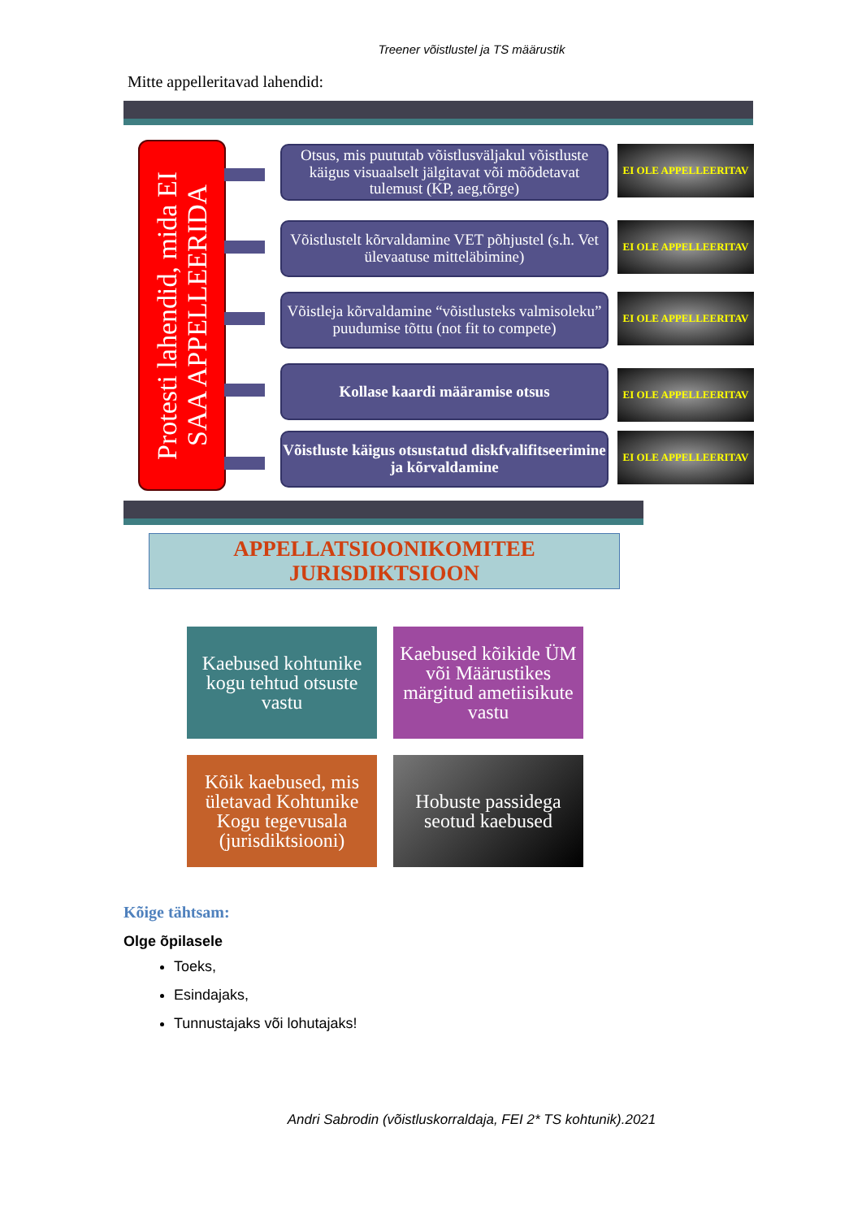Treener võistlustel ja TS määrustik
Mitte appelleritavad lahendid:
Protesti lahendid, mida EI SAA APPELLEERIDA
Otsus, mis puututab võistlusväljakul võistluste käigus visuaalselt jälgitavat või mõõdetavat tulemust (KP, aeg,tõrge)
EI OLE APPELLEERITAV
Võistlustelt kõrvaldamine VET põhjustel (s.h. Vet ülevaatuse mitteläbimine)
EI OLE APPELLEERITAV
Võistleja kõrvaldamine “võistlusteks valmisoleku” puudumise tõttu (not fit to compete)
EI OLE APPELLEERITAV
Kollase kaardi määramise otsus EI OLE APPELLEERITAV
Võistluste käigus otsustatud diskfvalifitseerimine ja kõrvaldamine
EI OLE APPELLEERITAV
APPELLATSIOONIKOMITEE
JURISDIKTSIOON
Kaebused kohtunike kogu tehtud otsuste vastu
Kaebused kõikide ÜM või Määrustikes märgitud ametiisikute vastu
Kõik kaebused, mis ületavad Kohtunike Kogu tegevusala (jurisdiktsiooni)
Hobuste passidega seotud kaebused
Kõige tähtsam:
Olge õpilasele
Toeks,
Esindajaks,
Tunnustajaks või lohutajaks!
Andri Sabrodin (võistluskorraldaja, FEI 2* TS kohtunik).2021